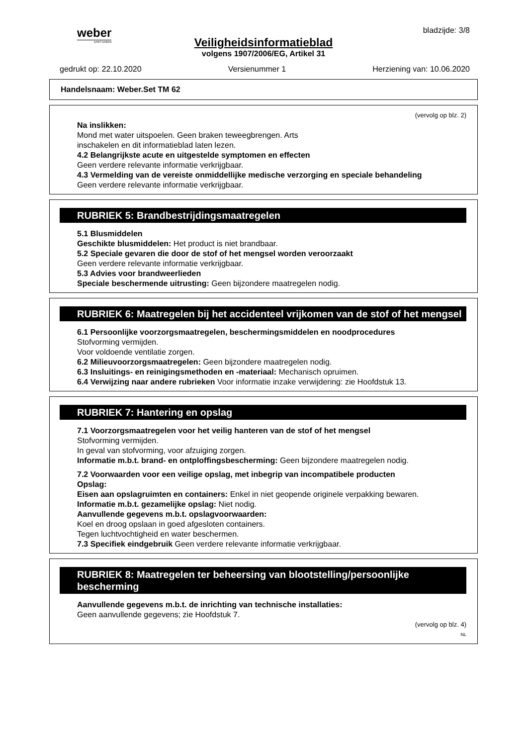weber
SAINT-GOBAIN
bladzijde: 3/8
Veiligheidsinformatieblad
volgens 1907/2006/EG, Artikel 31
gedrukt op: 22.10.2020 Versienummer 1 Herziening van: 10.06.2020
Handelsnaam: Weber.Set TM 62
(vervolg op blz. 2)
Na inslikken:
Mond met water uitspoelen. Geen braken teweegbrengen. Arts
inschakelen en dit informatieblad laten lezen.
4.2 Belangrijkste acute en uitgestelde symptomen en effecten
Geen verdere relevante informatie verkrijgbaar.
4.3 Vermelding van de vereiste onmiddellijke medische verzorging en speciale behandeling
Geen verdere relevante informatie verkrijgbaar.
RUBRIEK 5: Brandbestrijdingsmaatregelen
5.1 Blusmiddelen
Geschikte blusmiddelen: Het product is niet brandbaar.
5.2 Speciale gevaren die door de stof of het mengsel worden veroorzaakt
Geen verdere relevante informatie verkrijgbaar.
5.3 Advies voor brandweerlieden
Speciale beschermende uitrusting: Geen bijzondere maatregelen nodig.
RUBRIEK 6: Maatregelen bij het accidenteel vrijkomen van de stof of het mengsel
6.1 Persoonlijke voorzorgsmaatregelen, beschermingsmiddelen en noodprocedures
Stofvorming vermijden.
Voor voldoende ventilatie zorgen.
6.2 Milieuvoorzorgsmaatregelen: Geen bijzondere maatregelen nodig.
6.3 Insluitings- en reinigingsmethoden en -materiaal: Mechanisch opruimen.
6.4 Verwijzing naar andere rubrieken Voor informatie inzake verwijdering: zie Hoofdstuk 13.
RUBRIEK 7: Hantering en opslag
7.1 Voorzorgsmaatregelen voor het veilig hanteren van de stof of het mengsel
Stofvorming vermijden.
In geval van stofvorming, voor afzuiging zorgen.
Informatie m.b.t. brand- en ontploffingsbescherming: Geen bijzondere maatregelen nodig.
7.2 Voorwaarden voor een veilige opslag, met inbegrip van incompatibele producten
Opslag:
Eisen aan opslagruimten en containers: Enkel in niet geopende originele verpakking bewaren.
Informatie m.b.t. gezamelijke opslag: Niet nodig.
Aanvullende gegevens m.b.t. opslagvoorwaarden:
Koel en droog opslaan in goed afgesloten containers.
Tegen luchtvochtigheid en water beschermen.
7.3 Specifiek eindgebruik Geen verdere relevante informatie verkrijgbaar.
RUBRIEK 8: Maatregelen ter beheersing van blootstelling/persoonlijke bescherming
Aanvullende gegevens m.b.t. de inrichting van technische installaties:
Geen aanvullende gegevens; zie Hoofdstuk 7.
(vervolg op blz. 4)
NL